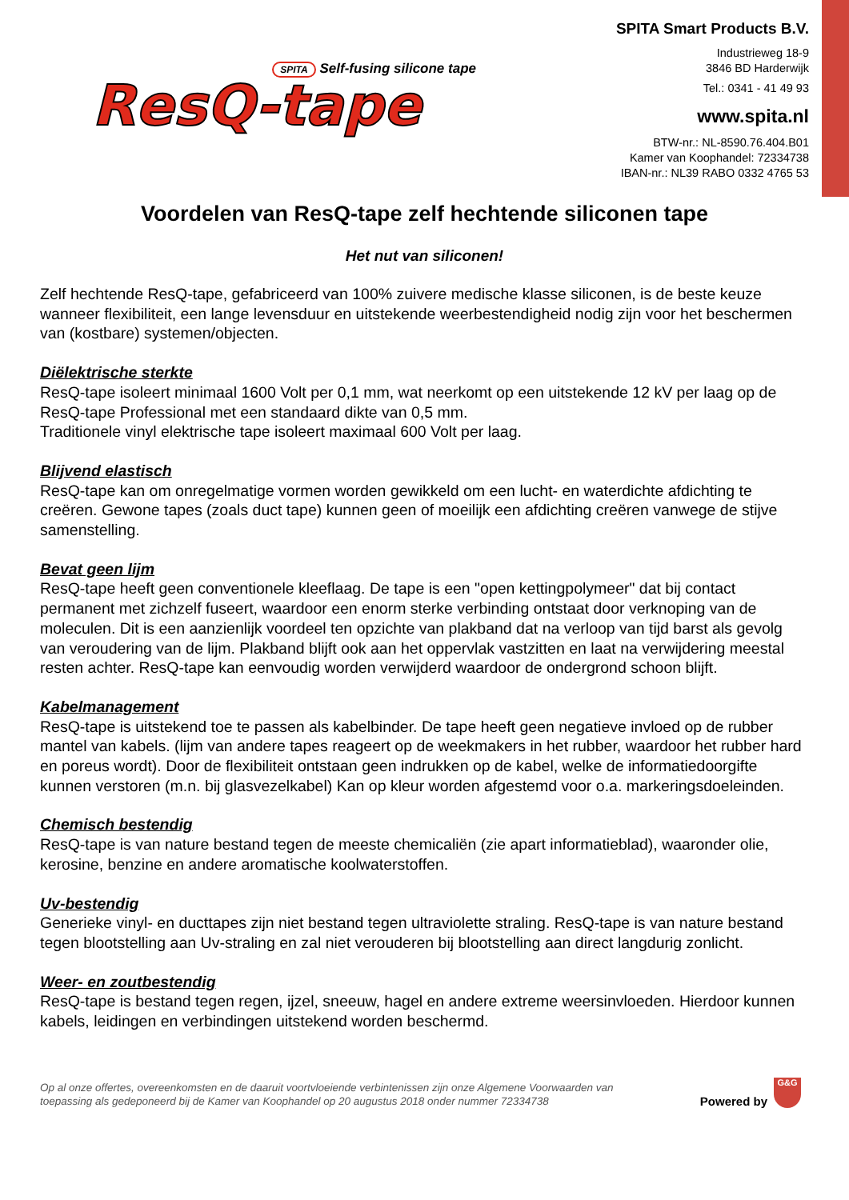SPITA Self-fusing silicone tape
ResQ-tape
SPITA Smart Products B.V.
Industrieweg 18-9
3846 BD Harderwijk
Tel.: 0341 - 41 49 93
www.spita.nl
BTW-nr.: NL-8590.76.404.B01
Kamer van Koophandel: 72334738
IBAN-nr.: NL39 RABO 0332 4765 53
Voordelen van ResQ-tape zelf hechtende siliconen tape
Het nut van siliconen!
Zelf hechtende ResQ-tape, gefabriceerd van 100% zuivere medische klasse siliconen, is de beste keuze wanneer flexibiliteit, een lange levensduur en uitstekende weerbestendigheid nodig zijn voor het beschermen van (kostbare) systemen/objecten.
Diëlektrische sterkte
ResQ-tape isoleert minimaal 1600 Volt per 0,1 mm, wat neerkomt op een uitstekende 12 kV per laag op de ResQ-tape Professional met een standaard dikte van 0,5 mm.
Traditionele vinyl elektrische tape isoleert maximaal 600 Volt per laag.
Blijvend elastisch
ResQ-tape kan om onregelmatige vormen worden gewikkeld om een lucht- en waterdichte afdichting te creëren. Gewone tapes (zoals duct tape) kunnen geen of moeilijk een afdichting creëren vanwege de stijve samenstelling.
Bevat geen lijm
ResQ-tape heeft geen conventionele kleeflaag. De tape is een "open kettingpolymeer" dat bij contact permanent met zichzelf fuseert, waardoor een enorm sterke verbinding ontstaat door verknoping van de moleculen. Dit is een aanzienlijk voordeel ten opzichte van plakband dat na verloop van tijd barst als gevolg van veroudering van de lijm. Plakband blijft ook aan het oppervlak vastzitten en laat na verwijdering meestal resten achter. ResQ-tape kan eenvoudig worden verwijderd waardoor de ondergrond schoon blijft.
Kabelmanagement
ResQ-tape is uitstekend toe te passen als kabelbinder. De tape heeft geen negatieve invloed op de rubber mantel van kabels. (lijm van andere tapes reageert op de weekmakers in het rubber, waardoor het rubber hard en poreus wordt). Door de flexibiliteit ontstaan geen indrukken op de kabel, welke de informatiedoorgifte kunnen verstoren (m.n. bij glasvezelkabel) Kan op kleur worden afgestemd voor o.a. markeringsdoeleinden.
Chemisch bestendig
ResQ-tape is van nature bestand tegen de meeste chemicaliën (zie apart informatieblad), waaronder olie, kerosine, benzine en andere aromatische koolwaterstoffen.
Uv-bestendig
Generieke vinyl- en ducttapes zijn niet bestand tegen ultraviolette straling. ResQ-tape is van nature bestand tegen blootstelling aan Uv-straling en zal niet verouderen bij blootstelling aan direct langdurig zonlicht.
Weer- en zoutbestendig
ResQ-tape is bestand tegen regen, ijzel, sneeuw, hagel en andere extreme weersinvloeden. Hierdoor kunnen kabels, leidingen en verbindingen uitstekend worden beschermd.
Op al onze offertes, overeenkomsten en de daaruit voortvloeiende verbintenissen zijn onze Algemene Voorwaarden van
toepassing als gedeponeerd bij de Kamer van Koophandel op 20 augustus 2018 onder nummer 72334738
Powered by
G&G